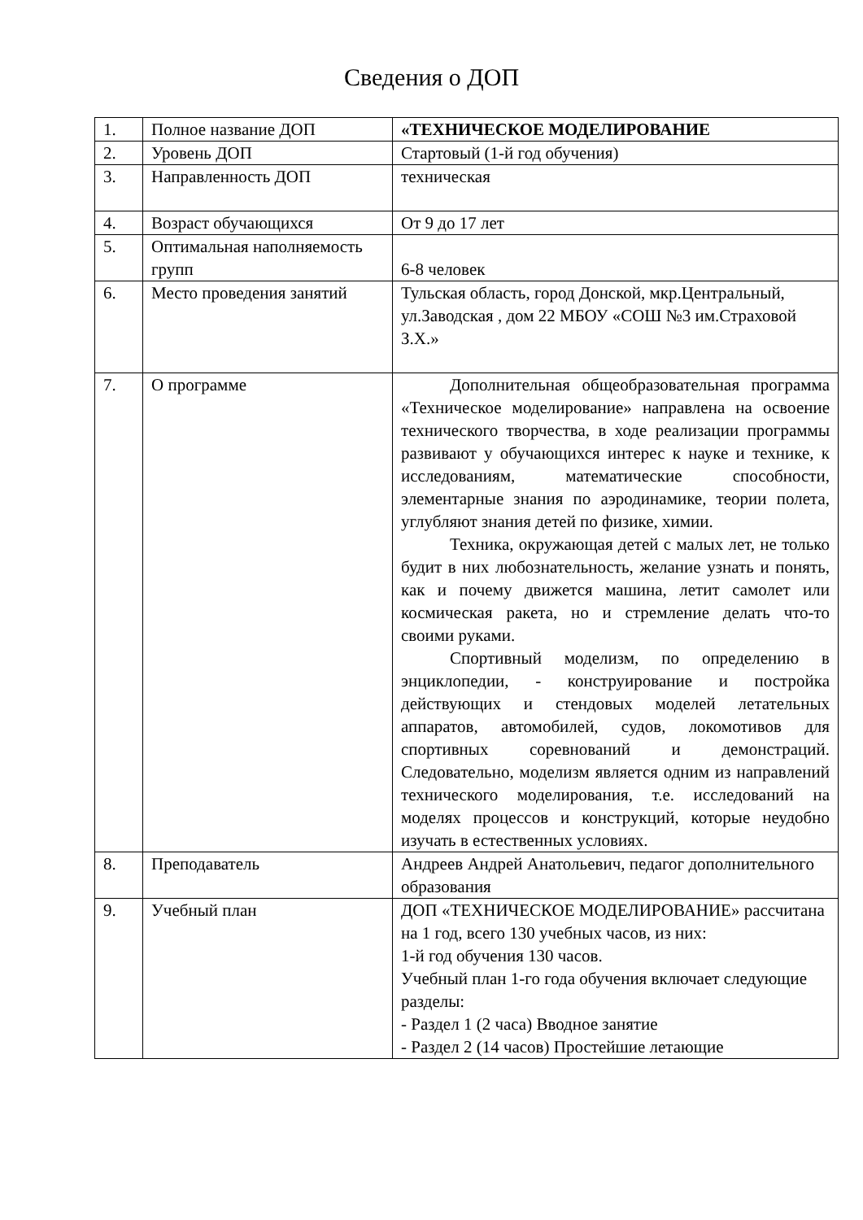Сведения о ДОП
| 1. | Полное название ДОП | «ТЕХНИЧЕСКОЕ МОДЕЛИРОВАНИЕ |
| 2. | Уровень ДОП | Стартовый (1-й год обучения) |
| 3. | Направленность ДОП | техническая |
| 4. | Возраст обучающихся | От 9 до 17 лет |
| 5. | Оптимальная наполняемость групп | 6-8 человек |
| 6. | Место проведения занятий | Тульская область, город Донской, мкр.Центральный, ул.Заводская , дом 22 МБОУ «СОШ №3 им.Страховой З.Х.» |
| 7. | О программе | Дополнительная общеобразовательная программа «Техническое моделирование» направлена на освоение технического творчества, в ходе реализации программы развивают у обучающихся интерес к науке и технике, к исследованиям, математические способности, элементарные знания по аэродинамике, теории полета, углубляют знания детей по физике, химии. Техника, окружающая детей с малых лет, не только будит в них любознательность, желание узнать и понять, как и почему движется машина, летит самолет или космическая ракета, но и стремление делать что-то своими руками. Спортивный моделизм, по определению в энциклопедии, - конструирование и постройка действующих и стендовых моделей летательных аппаратов, автомобилей, судов, локомотивов для спортивных соревнований и демонстраций. Следовательно, моделизм является одним из направлений технического моделирования, т.е. исследований на моделях процессов и конструкций, которые неудобно изучать в естественных условиях. |
| 8. | Преподаватель | Андреев Андрей Анатольевич, педагог дополнительного образования |
| 9. | Учебный план | ДОП «ТЕХНИЧЕСКОЕ МОДЕЛИРОВАНИЕ» рассчитана на 1 год, всего 130 учебных часов, из них: 1-й год обучения 130 часов. Учебный план 1-го года обучения включает следующие разделы: - Раздел 1 (2 часа) Вводное занятие - Раздел 2 (14 часов) Простейшие летающие |